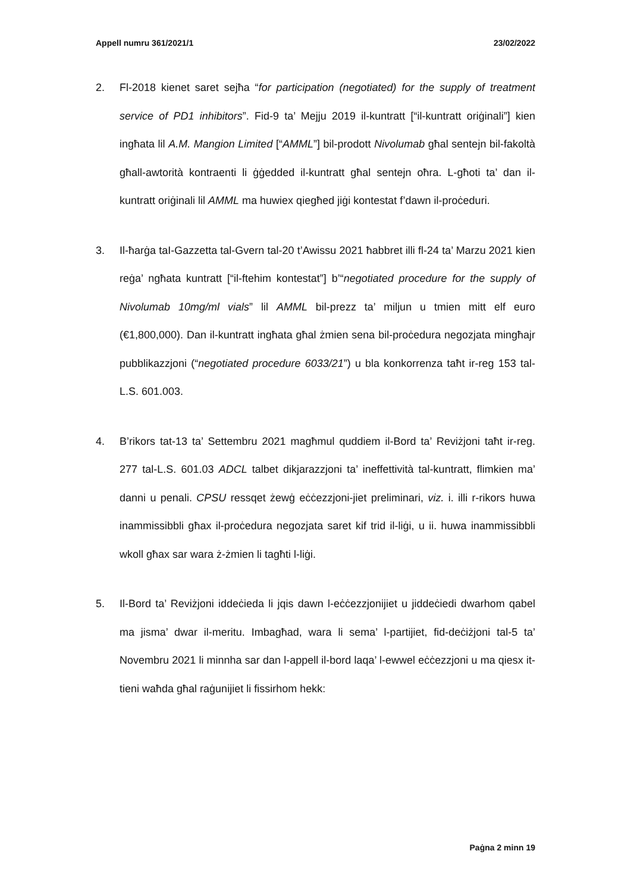Appell numru 361/2021/1 23/02/2022
2. Fl-2018 kienet saret sejħa “for participation (negotiated) for the supply of treatment service of PD1 inhibitors”. Fid-9 ta’ Mejju 2019 il-kuntratt [“il-kuntratt oriġinali”] kien ingħata lil A.M. Mangion Limited [“AMML”] bil-prodott Nivolumab għal sentejn bil-fakoltà għall-awtorità kontraenti li ġġedded il-kuntratt għal sentejn oħra. L-għoti ta’ dan il-kuntratt oriġinali lil AMML ma huwiex qiegħed jiġi kontestat f’dawn il-proċeduri.
3. Il-ħarġa taI-Gazzetta tal-Gvern tal-20 t’Awissu 2021 ħabbret illi fl-24 ta’ Marzu 2021 kien reġa’ ngħata kuntratt [“il-ftehim kontestat”] b’“negotiated procedure for the supply of Nivolumab 10mg/ml vials” lil AMML bil-prezz ta’ miljun u tmien mitt elf euro (€1,800,000). Dan il-kuntratt ingħata għal żmien sena bil-proċedura negozjata mingħajr pubblikazzjoni (“negotiated procedure 6033/21”) u bla konkorrenza taħt ir-reg 153 tal-L.S. 601.003.
4. B’rikors tat-13 ta’ Settembru 2021 magħmul quddiem il-Bord ta’ Reviżjoni taħt ir-reg. 277 tal-L.S. 601.03 ADCL talbet dikjarazzjoni ta’ ineffettività tal-kuntratt, flimkien ma’ danni u penali. CPSU ressqet żewġ eċċezzjoni-jiet preliminari, viz. i. illi r-rikors huwa inammissibbli għax il-proċedura negozjata saret kif trid il-liġi, u ii. huwa inammissibbli wkoll għax sar wara ż-żmien li tagħti l-liġi.
5. Il-Bord ta’ Reviżjoni iddeċieda li jqis dawn l-eċċezzjonijiet u jiddeċiedi dwarhom qabel ma jisma’ dwar il-meritu. Imbagħad, wara li sema’ l-partijiet, fid-deċiżjoni tal-5 ta’ Novembru 2021 li minnha sar dan l-appell il-bord laqa’ l-ewwel eċċezzjoni u ma qiesx it-tieni waħda għal raġunijiet li fissirhom hekk:
Paġna 2 minn 19